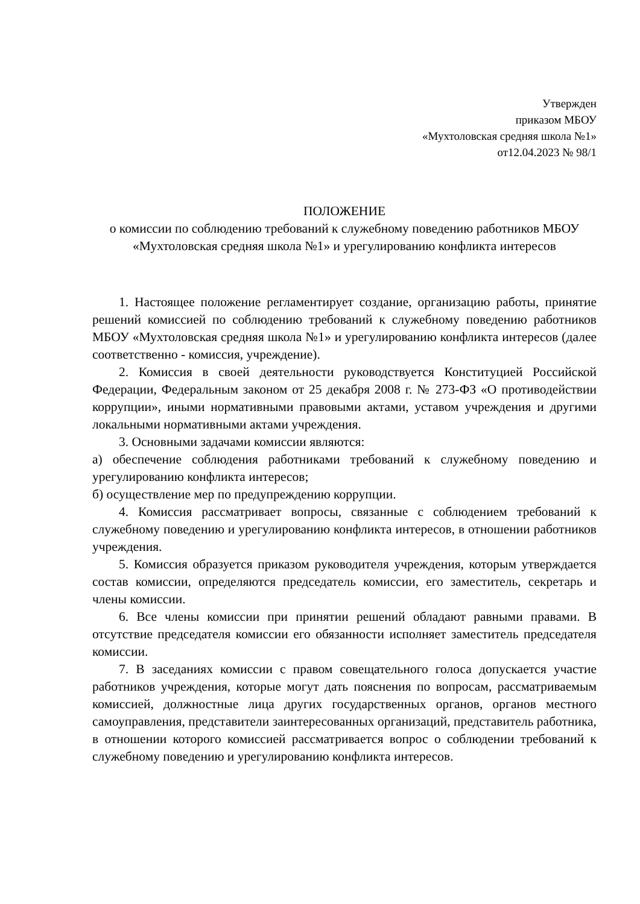Утвержден
приказом МБОУ
«Мухтоловская средняя школа №1»
от12.04.2023 № 98/1
ПОЛОЖЕНИЕ
о комиссии по соблюдению требований к служебному поведению работников МБОУ «Мухтоловская средняя школа №1» и урегулированию конфликта интересов
1. Настоящее положение регламентирует создание, организацию работы, принятие решений комиссией по соблюдению требований к служебному поведению работников МБОУ «Мухтоловская средняя школа №1» и урегулированию конфликта интересов (далее соответственно - комиссия, учреждение).
2. Комиссия в своей деятельности руководствуется Конституцией Российской Федерации, Федеральным законом от 25 декабря 2008 г. № 273-ФЗ «О противодействии коррупции», иными нормативными правовыми актами, уставом учреждения и другими локальными нормативными актами учреждения.
3. Основными задачами комиссии являются:
а) обеспечение соблюдения работниками требований к служебному поведению и урегулированию конфликта интересов;
б) осуществление мер по предупреждению коррупции.
4. Комиссия рассматривает вопросы, связанные с соблюдением требований к служебному поведению и урегулированию конфликта интересов, в отношении работников учреждения.
5. Комиссия образуется приказом руководителя учреждения, которым утверждается состав комиссии, определяются председатель комиссии, его заместитель, секретарь и члены комиссии.
6. Все члены комиссии при принятии решений обладают равными правами. В отсутствие председателя комиссии его обязанности исполняет заместитель председателя комиссии.
7. В заседаниях комиссии с правом совещательного голоса допускается участие работников учреждения, которые могут дать пояснения по вопросам, рассматриваемым комиссией, должностные лица других государственных органов, органов местного самоуправления, представители заинтересованных организаций, представитель работника, в отношении которого комиссией рассматривается вопрос о соблюдении требований к служебному поведению и урегулированию конфликта интересов.